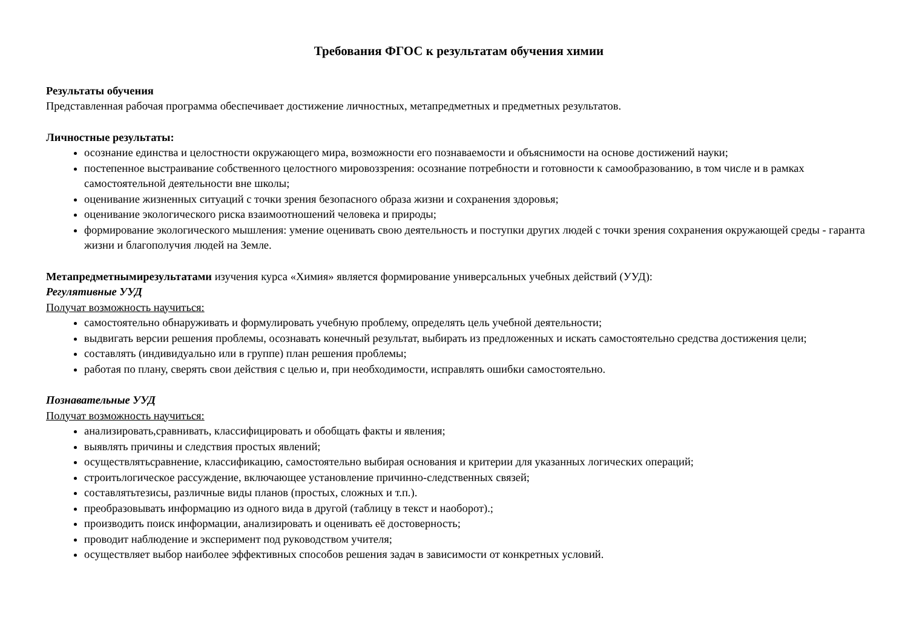Требования ФГОС к результатам обучения химии
Результаты обучения
Представленная рабочая программа обеспечивает достижение личностных, метапредметных и предметных результатов.
Личностные результаты:
осознание единства и целостности окружающего мира, возможности его познаваемости и объяснимости на основе достижений науки;
постепенное выстраивание собственного целостного мировоззрения: осознание потребности и готовности к самообразованию, в том числе и в рамках самостоятельной деятельности вне школы;
оценивание жизненных ситуаций с точки зрения безопасного образа жизни и сохранения здоровья;
оценивание экологического риска взаимоотношений человека и природы;
формирование экологического мышления: умение оценивать свою деятельность и поступки других людей с точки зрения сохранения окружающей среды - гаранта жизни и благополучия людей на Земле.
Метапредметнымирезультатами изучения курса «Химия» является формирование универсальных учебных действий (УУД):
Регулятивные УУД
Получат возможность научиться:
самостоятельно обнаруживать и формулировать учебную проблему, определять цель учебной деятельности;
выдвигать версии решения проблемы, осознавать конечный результат, выбирать из предложенных и искать самостоятельно средства достижения цели;
составлять (индивидуально или в группе) план решения проблемы;
работая по плану, сверять свои действия с целью и, при необходимости, исправлять ошибки самостоятельно.
Познавательные УУД
Получат возможность научиться:
анализировать,сравнивать, классифицировать и обобщать факты и явления;
выявлять причины и следствия простых явлений;
осуществлятьсравнение, классификацию, самостоятельно выбирая основания и критерии для указанных логических операций;
строитьлогическое рассуждение, включающее установление причинно-следственных связей;
составлятьтезисы, различные виды планов (простых, сложных и т.п.).
преобразовывать информацию из одного вида в другой (таблицу в текст и наоборот).;
производить поиск информации, анализировать и оценивать её достоверность;
проводит наблюдение и эксперимент под руководством учителя;
осуществляет выбор наиболее эффективных способов решения задач в зависимости от конкретных условий.